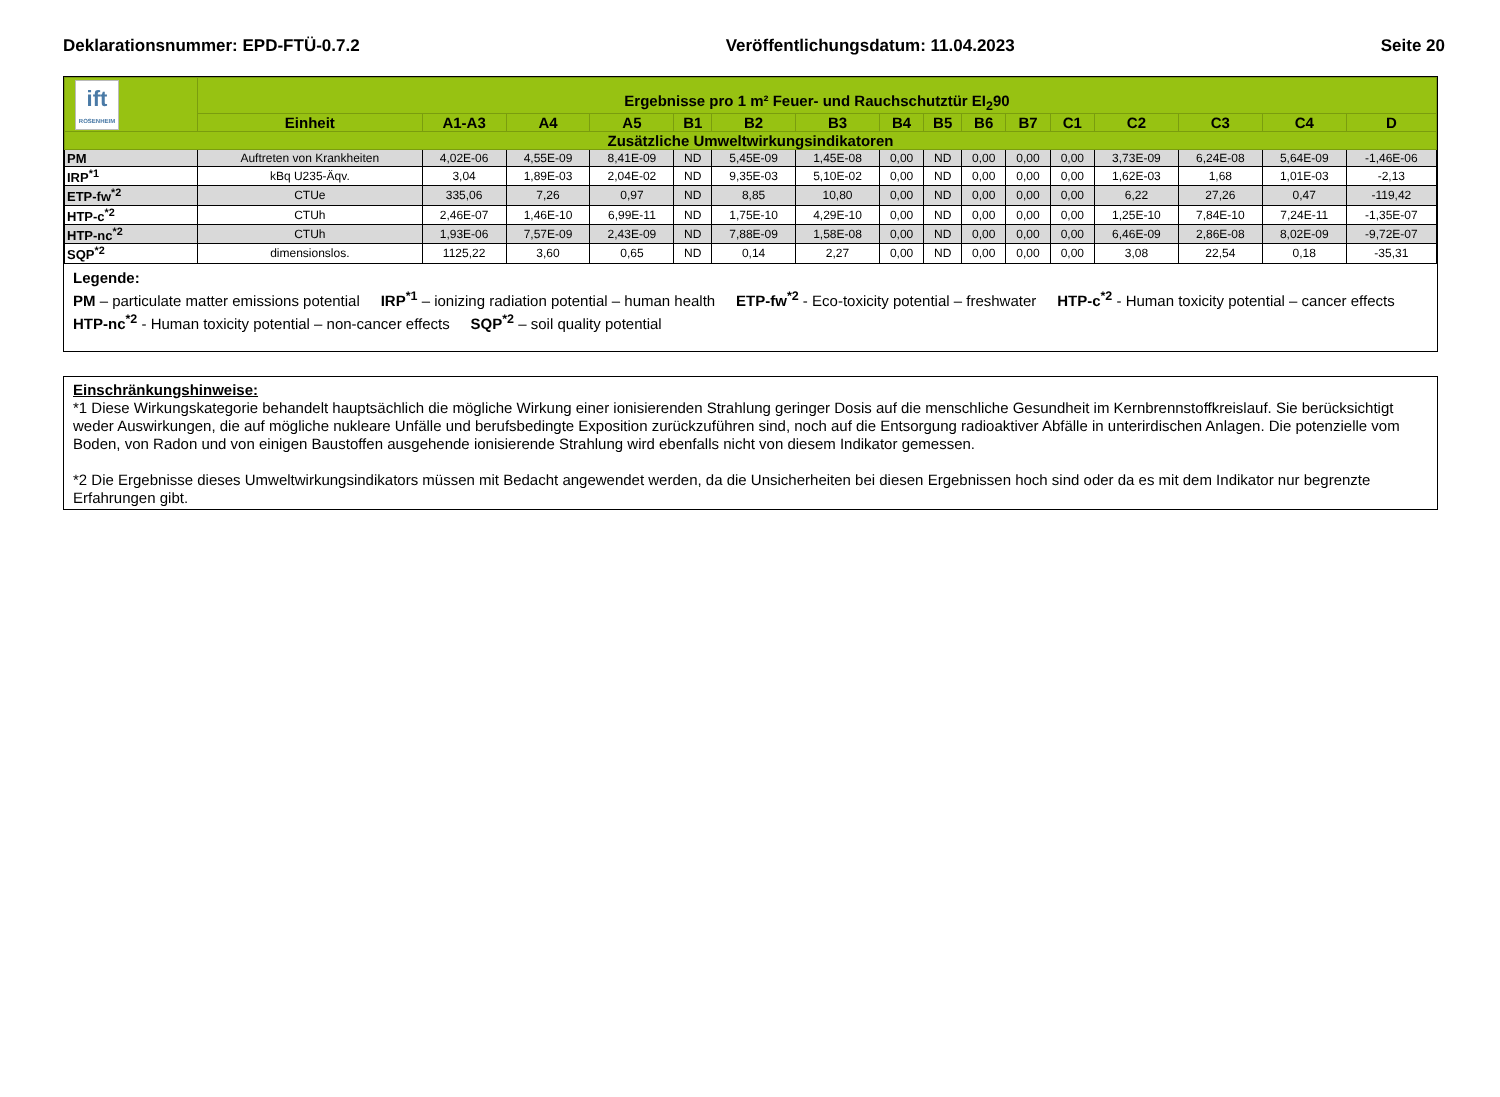Deklarationsnummer: EPD-FTÜ-0.7.2 Veröffentlichungsdatum: 11.04.2023 Seite 20
| ift ROSENHEIM | Ergebnisse pro 1 m² Feuer- und Rauchschutztür EI<sub>2</sub>90 | | | | | | | | | | | | | | | |
| --- | --- | --- | --- | --- | --- | --- | --- | --- | --- | --- | --- | --- | --- | --- | --- | --- |
| | Einheit | A1-A3 | A4 | A5 | B1 | B2 | B3 | B4 | B5 | B6 | B7 | C1 | C2 | C3 | C4 | D |
| Zusätzliche Umweltwirkungsindikatoren | | | | | | | | | | | | | | | | |
| PM | Auftreten von Krankheiten | 4,02E-06 | 4,55E-09 | 8,41E-09 | ND | 5,45E-09 | 1,45E-08 | 0,00 | ND | 0,00 | 0,00 | 0,00 | 3,73E-09 | 6,24E-08 | 5,64E-09 | -1,46E-06 |
| IRP<sup>*1</sup> | kBq U235-Äqv. | 3,04 | 1,89E-03 | 2,04E-02 | ND | 9,35E-03 | 5,10E-02 | 0,00 | ND | 0,00 | 0,00 | 0,00 | 1,62E-03 | 1,68 | 1,01E-03 | -2,13 |
| ETP-fw<sup>*2</sup> | CTUe | 335,06 | 7,26 | 0,97 | ND | 8,85 | 10,80 | 0,00 | ND | 0,00 | 0,00 | 0,00 | 6,22 | 27,26 | 0,47 | -119,42 |
| HTP-c<sup>*2</sup> | CTUh | 2,46E-07 | 1,46E-10 | 6,99E-11 | ND | 1,75E-10 | 4,29E-10 | 0,00 | ND | 0,00 | 0,00 | 0,00 | 1,25E-10 | 7,84E-10 | 7,24E-11 | -1,35E-07 |
| HTP-nc<sup>*2</sup> | CTUh | 1,93E-06 | 7,57E-09 | 2,43E-09 | ND | 7,88E-09 | 1,58E-08 | 0,00 | ND | 0,00 | 0,00 | 0,00 | 6,46E-09 | 2,86E-08 | 8,02E-09 | -9,72E-07 |
| SQP<sup>*2</sup> | dimensionslos. | 1125,22 | 3,60 | 0,65 | ND | 0,14 | 2,27 | 0,00 | ND | 0,00 | 0,00 | 0,00 | 3,08 | 22,54 | 0,18 | -35,31 |
Legende:
PM – particulate matter emissions potential IRP<sup>*1</sup> – ionizing radiation potential – human health ETP-fw<sup>*2</sup> - Eco-toxicity potential – freshwater HTP-c<sup>*2</sup> - Human toxicity potential – cancer effects HTP-nc<sup>*2</sup> - Human toxicity potential – non-cancer effects SQP<sup>*2</sup> – soil quality potential
Einschränkungshinweise:
*1 Diese Wirkungskategorie behandelt hauptsächlich die mögliche Wirkung einer ionisierenden Strahlung geringer Dosis auf die menschliche Gesundheit im Kernbrennstoffkreislauf. Sie berücksichtigt weder Auswirkungen, die auf mögliche nukleare Unfälle und berufsbedingte Exposition zurückzuführen sind, noch auf die Entsorgung radioaktiver Abfälle in unterirdischen Anlagen. Die potenzielle vom Boden, von Radon und von einigen Baustoffen ausgehende ionisierende Strahlung wird ebenfalls nicht von diesem Indikator gemessen.
*2 Die Ergebnisse dieses Umweltwirkungsindikators müssen mit Bedacht angewendet werden, da die Unsicherheiten bei diesen Ergebnissen hoch sind oder da es mit dem Indikator nur begrenzte Erfahrungen gibt.